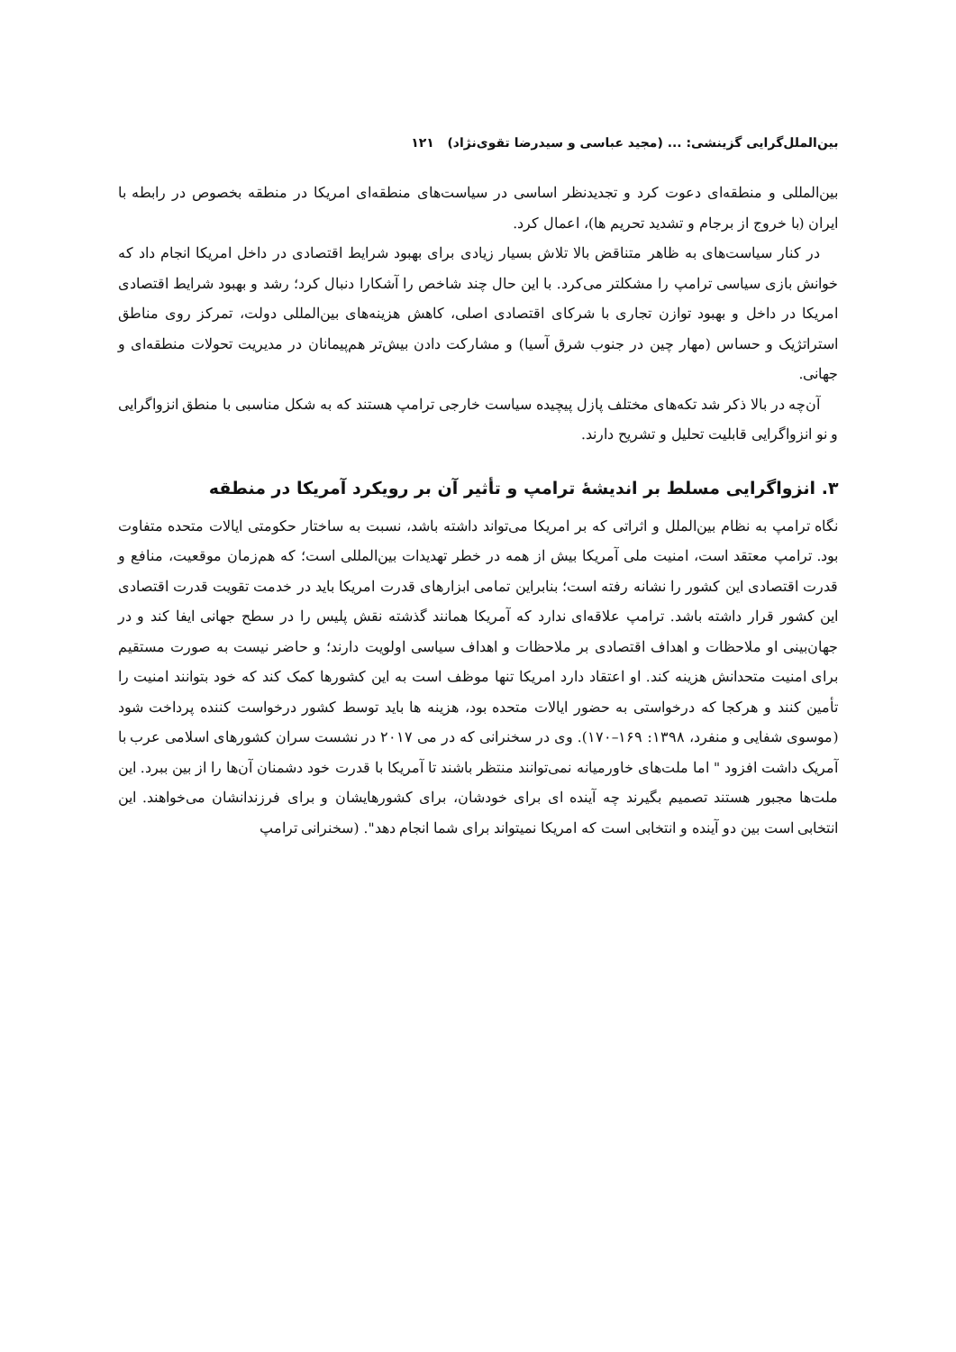بین‌الملل‌گرایی گزینشی: ... (مجید عباسی و سیدرضا تقوی‌نژاد) ۱۲۱
بین‌المللی و منطقه‌ای دعوت کرد و تجدیدنظر اساسی در سیاست‌های منطقه‌ای امریکا در منطقه بخصوص در رابطه با ایران (با خروج از برجام و تشدید تحریم ها)، اعمال کرد.
در کنار سیاست‌های به ظاهر متناقض بالا تلاش بسیار زیادی برای بهبود شرایط اقتصادی در داخل امریکا انجام داد که خوانش بازی سیاسی ترامپ را مشکلتر می‌کرد. با این حال چند شاخص را آشکارا دنبال کرد؛ رشد و بهبود شرایط اقتصادی امریکا در داخل و بهبود توازن تجاری با شرکای اقتصادی اصلی، کاهش هزینه‌های بین‌المللی دولت، تمرکز روی مناطق استراتژیک و حساس (مهار چین در جنوب شرق آسیا) و مشارکت دادن بیش‌تر هم‌پیمانان در مدیریت تحولات منطقه‌ای و جهانی.
آن‌چه در بالا ذکر شد تکه‌های مختلف پازل پیچیده سیاست خارجی ترامپ هستند که به شکل مناسبی با منطق انزواگرایی و نو انزواگرایی قابلیت تحلیل و تشریح دارند.
۳. انزواگرایی مسلط بر اندیشهٔ ترامپ و تأثیر آن بر رویکرد آمریکا در منطقه
نگاه ترامپ به نظام بین‌الملل و اثراتی که بر امریکا می‌تواند داشته باشد، نسبت به ساختار حکومتی ایالات متحده متفاوت بود. ترامپ معتقد است، امنیت ملی آمریکا بیش از همه در خطر تهدیدات بین‌المللی است؛ که هم‌زمان موقعیت، منافع و قدرت اقتصادی این کشور را نشانه رفته است؛ بنابراین تمامی ابزارهای قدرت امریکا باید در خدمت تقویت قدرت اقتصادی این کشور قرار داشته باشد. ترامپ علاقه‌ای ندارد که آمریکا همانند گذشته نقش پلیس را در سطح جهانی ایفا کند و در جهان‌بینی او ملاحظات و اهداف اقتصادی بر ملاحظات و اهداف سیاسی اولویت دارند؛ و حاضر نیست به صورت مستقیم برای امنیت متحدانش هزینه کند. او اعتقاد دارد امریکا تنها موظف است به این کشورها کمک کند که خود بتوانند امنیت را تأمین کنند و هرکجا که درخواستی به حضور ایالات متحده بود، هزینه ها باید توسط کشور درخواست کننده پرداخت شود (موسوی شفایی و منفرد، ۱۳۹۸: ۱۶۹–۱۷۰). وی در سخنرانی که در می ۲۰۱۷ در نشست سران کشورهای اسلامی عرب با آمریک داشت افزود " اما ملت‌های خاورمیانه نمی‌توانند منتظر باشند تا آمریکا با قدرت خود دشمنان آن‌ها را از بین ببرد. این ملت‌ها مجبور هستند تصمیم بگیرند چه آینده ای برای خودشان، برای کشورهایشان و برای فرزندانشان می‌خواهند. این انتخابی است بین دو آینده و انتخابی است که امریکا نمیتواند برای شما انجام دهد". (سخنرانی ترامپ